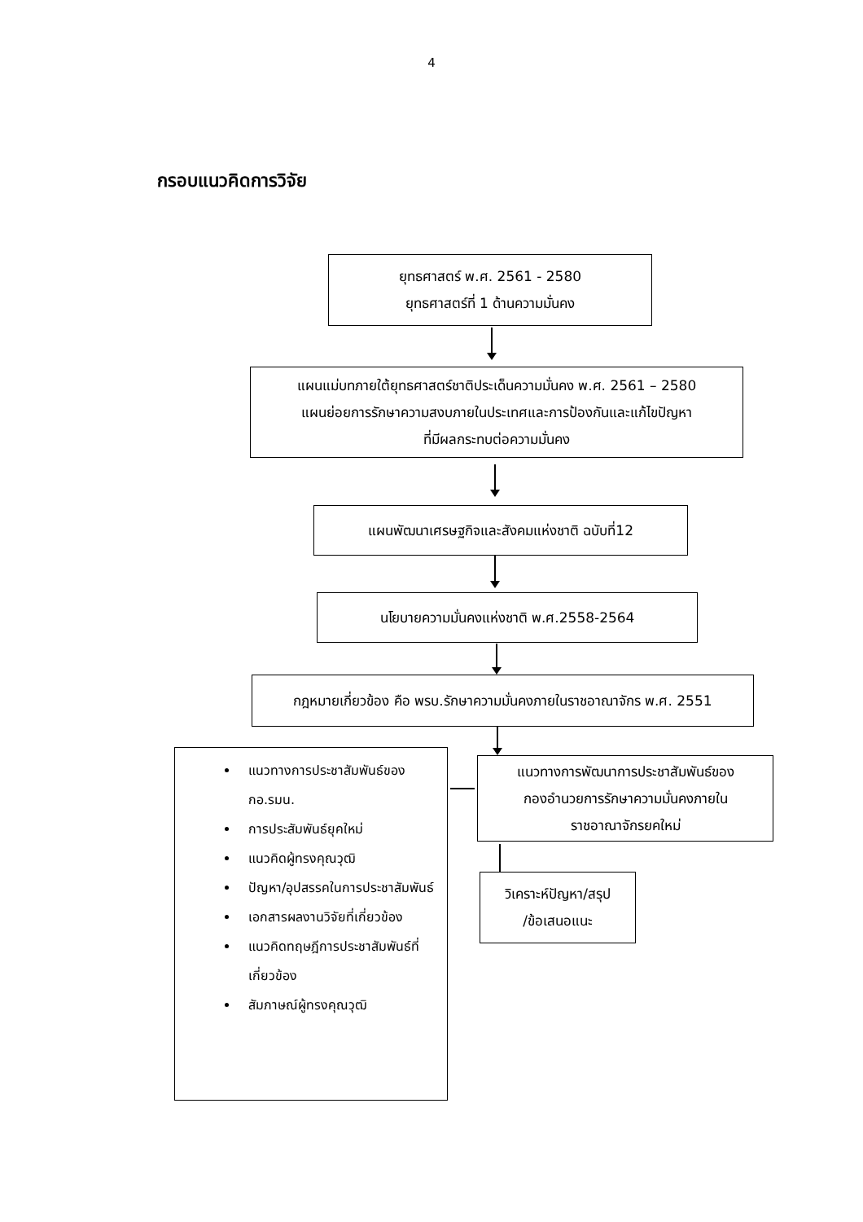4
กรอบแนวคิดการวิจัย
ยุทธศาสตร์ พ.ศ. 2561 - 2580
ยุทธศาสตร์ที่ 1 ด้านความมั่นคง
แผนแม่บทภายใต้ยุทธศาสตร์ชาติประเด็นความมั่นคง พ.ศ. 2561 – 2580
แผนย่อยการรักษาความสงบภายในประเทศและการป้องกันและแก้ไขปัญหา
ที่มีผลกระทบต่อความมั่นคง
แผนพัฒนาเศรษฐกิจและสังคมแห่งชาติ ฉบับที่12
นโยบายความมั่นคงแห่งชาติ พ.ศ.2558-2564
กฎหมายเกี่ยวข้อง คือ พรบ.รักษาความมั่นคงภายในราชอาณาจักร พ.ศ. 2551
แนวทางการประชาสัมพันธ์ของ กอ.รมน.
การประสัมพันธ์ยุคใหม่
แนวคิดผู้ทรงคุณวุฒิ
ปัญหา/อุปสรรคในการประชาสัมพันธ์
เอกสารผลงานวิจัยที่เกี่ยวข้อง
แนวคิดทฤษฎีการประชาสัมพันธ์ที่เกี่ยวข้อง
สัมภาษณ์ผู้ทรงคุณวุฒิ
แนวทางการพัฒนาการประชาสัมพันธ์ของ
กองอำนวยการรักษาความมั่นคงภายใน
ราชอาณาจักรยคใหม่
วิเคราะห์ปัญหา/สรุป
/ข้อเสนอแนะ